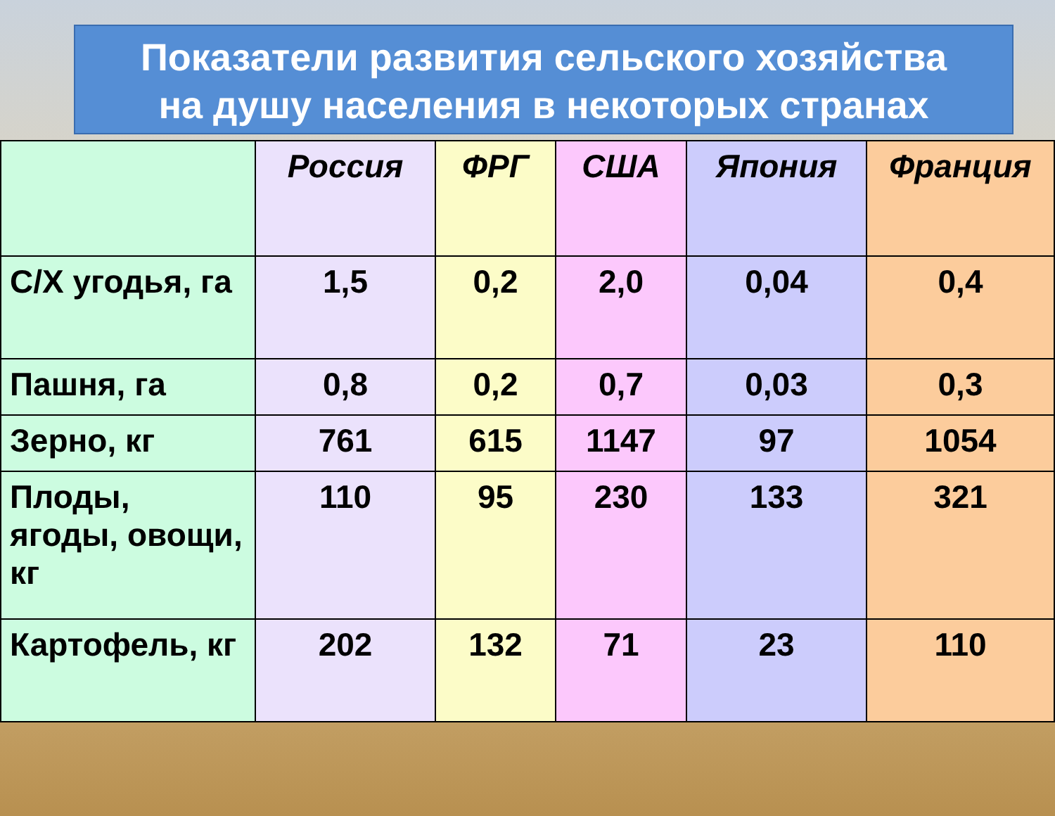Показатели развития сельского хозяйства
на душу населения в некоторых странах
| | Россия | ФРГ | США | Япония | Франция |
| --- | --- | --- | --- | --- | --- |
| С/Х угодья, га | 1,5 | 0,2 | 2,0 | 0,04 | 0,4 |
| Пашня, га | 0,8 | 0,2 | 0,7 | 0,03 | 0,3 |
| Зерно, кг | 761 | 615 | 1147 | 97 | 1054 |
| Плоды, ягоды, овощи, кг | 110 | 95 | 230 | 133 | 321 |
| Картофель, кг | 202 | 132 | 71 | 23 | 110 |